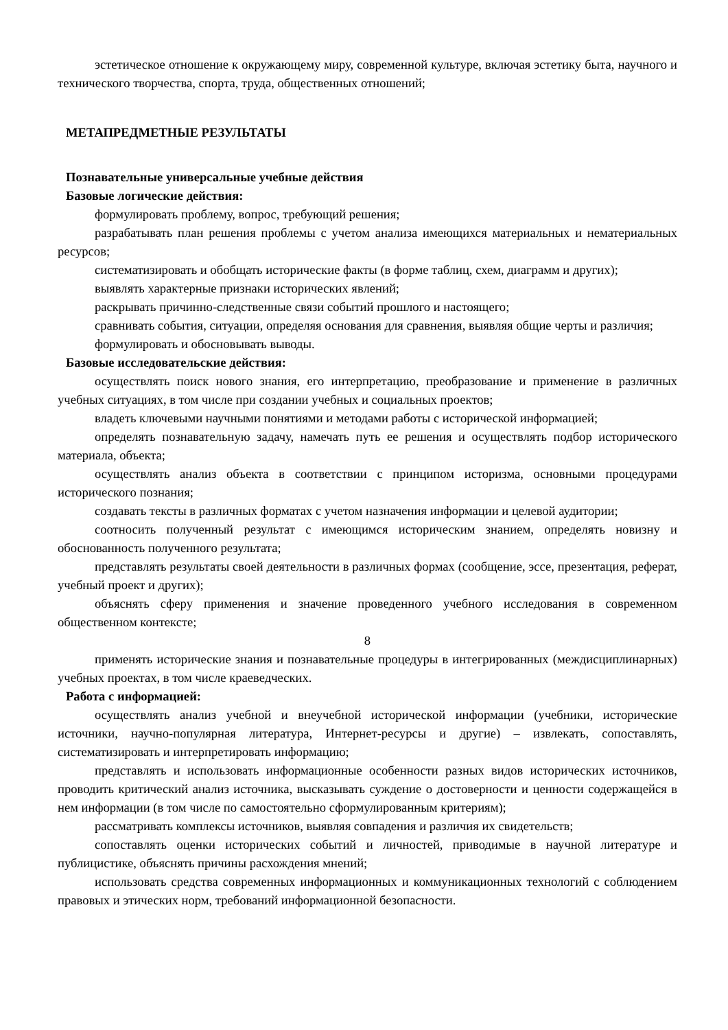эстетическое отношение к окружающему миру, современной культуре, включая эстетику быта, научного и технического творчества, спорта, труда, общественных отношений;
МЕТАПРЕДМЕТНЫЕ РЕЗУЛЬТАТЫ
Познавательные универсальные учебные действия
Базовые логические действия:
формулировать проблему, вопрос, требующий решения;
разрабатывать план решения проблемы с учетом анализа имеющихся материальных и нематериальных ресурсов;
систематизировать и обобщать исторические факты (в форме таблиц, схем, диаграмм и других);
выявлять характерные признаки исторических явлений;
раскрывать причинно-следственные связи событий прошлого и настоящего;
сравнивать события, ситуации, определяя основания для сравнения, выявляя общие черты и различия;
формулировать и обосновывать выводы.
Базовые исследовательские действия:
осуществлять поиск нового знания, его интерпретацию, преобразование и применение в различных учебных ситуациях, в том числе при создании учебных и социальных проектов;
владеть ключевыми научными понятиями и методами работы с исторической информацией;
определять познавательную задачу, намечать путь ее решения и осуществлять подбор исторического материала, объекта;
осуществлять анализ объекта в соответствии с принципом историзма, основными процедурами исторического познания;
создавать тексты в различных форматах с учетом назначения информации и целевой аудитории;
соотносить полученный результат с имеющимся историческим знанием, определять новизну и обоснованность полученного результата;
представлять результаты своей деятельности в различных формах (сообщение, эссе, презентация, реферат, учебный проект и других);
объяснять сферу применения и значение проведенного учебного исследования в современном общественном контексте;
8
применять исторические знания и познавательные процедуры в интегрированных (междисциплинарных) учебных проектах, в том числе краеведческих.
Работа с информацией:
осуществлять анализ учебной и внеучебной исторической информации (учебники, исторические источники, научно-популярная литература, Интернет-ресурсы и другие) – извлекать, сопоставлять, систематизировать и интерпретировать информацию;
представлять и использовать информационные особенности разных видов исторических источников, проводить критический анализ источника, высказывать суждение о достоверности и ценности содержащейся в нем информации (в том числе по самостоятельно сформулированным критериям);
рассматривать комплексы источников, выявляя совпадения и различия их свидетельств;
сопоставлять оценки исторических событий и личностей, приводимые в научной литературе и публицистике, объяснять причины расхождения мнений;
использовать средства современных информационных и коммуникационных технологий с соблюдением правовых и этических норм, требований информационной безопасности.